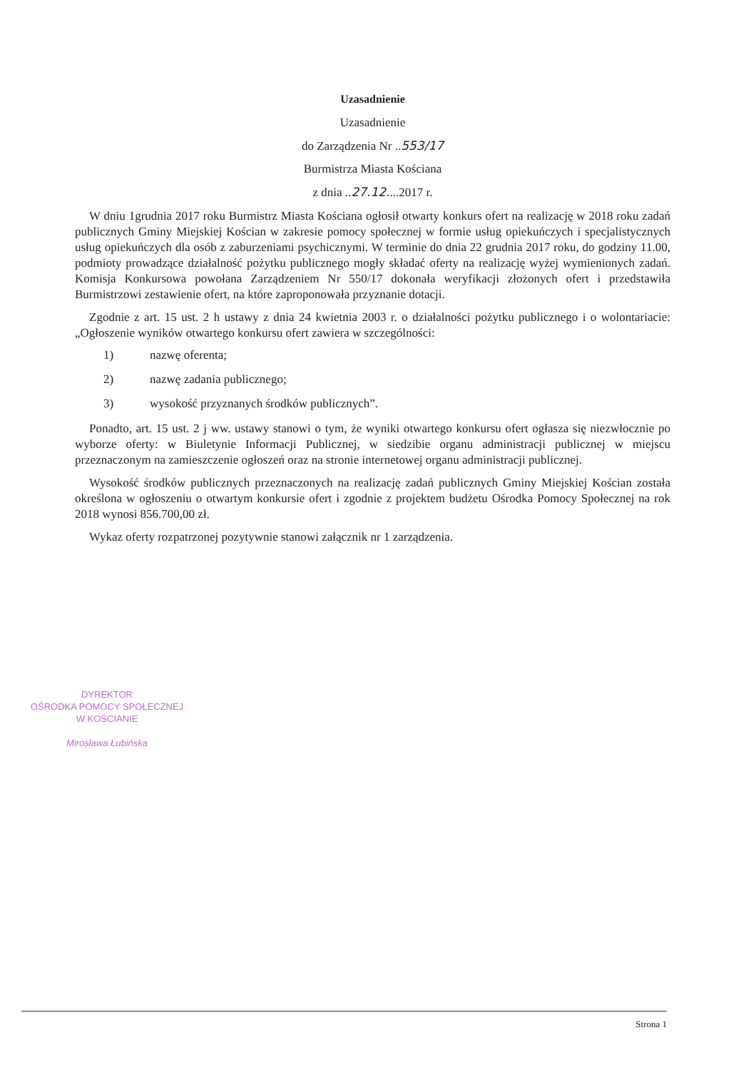Uzasadnienie
Uzasadnienie
do Zarządzenia Nr ..553/17
Burmistrza Miasta Kościana
z dnia ..27.12....2017 r.
W dniu 1grudnia 2017 roku Burmistrz Miasta Kościana ogłosił otwarty konkurs ofert na realizację w 2018 roku zadań publicznych Gminy Miejskiej Kościan w zakresie pomocy społecznej w formie usług opiekuńczych i specjalistycznych usług opiekuńczych dla osób z zaburzeniami psychicznymi. W terminie do dnia 22 grudnia 2017 roku, do godziny 11.00, podmioty prowadzące działalność pożytku publicznego mogły składać oferty na realizację wyżej wymienionych zadań. Komisja Konkursowa powołana Zarządzeniem Nr 550/17 dokonała weryfikacji złożonych ofert i przedstawiła Burmistrzowi zestawienie ofert, na które zaproponowała przyznanie dotacji.
Zgodnie z art. 15 ust. 2 h ustawy z dnia 24 kwietnia 2003 r. o działalności pożytku publicznego i o wolontariacie: „Ogłoszenie wyników otwartego konkursu ofert zawiera w szczególności:
1) nazwę oferenta;
2) nazwę zadania publicznego;
3) wysokość przyznanych środków publicznych”.
Ponadto, art. 15 ust. 2 j ww. ustawy stanowi o tym, że wyniki otwartego konkursu ofert ogłasza się niezwłocznie po wyborze oferty: w Biuletynie Informacji Publicznej, w siedzibie organu administracji publicznej w miejscu przeznaczonym na zamieszczenie ogłoszeń oraz na stronie internetowej organu administracji publicznej.
Wysokość środków publicznych przeznaczonych na realizację zadań publicznych Gminy Miejskiej Kościan została określona w ogłoszeniu o otwartym konkursie ofert i zgodnie z projektem budżetu Ośrodka Pomocy Społecznej na rok 2018 wynosi 856.700,00 zł.
Wykaz oferty rozpatrzonej pozytywnie stanowi załącznik nr 1 zarządzenia.
DYREKTOR
OŚRODKA POMOCY SPOŁECZNEJ
W KOŚCIANIE
Mirosława Łubińska
Strona 1